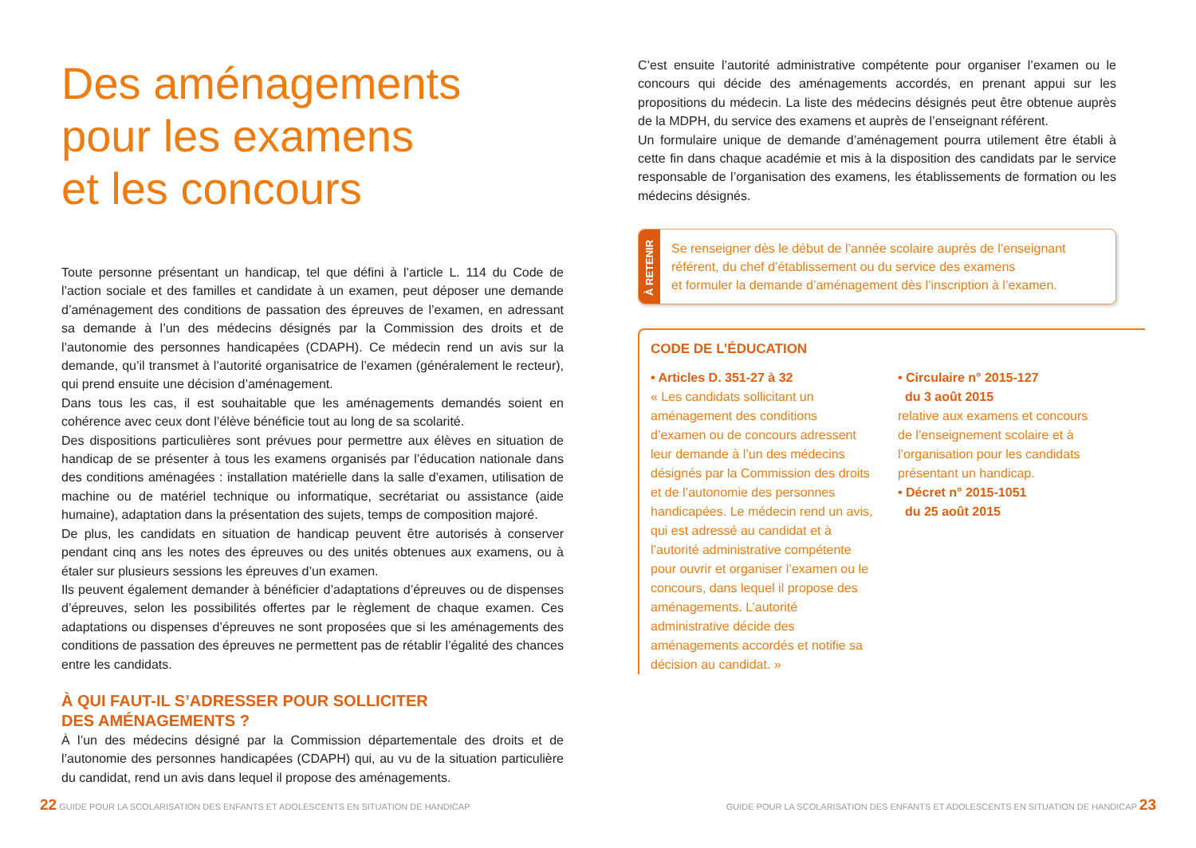Des aménagements
pour les examens
et les concours
Toute personne présentant un handicap, tel que défini à l’article L. 114 du Code de l’action sociale et des familles et candidate à un examen, peut déposer une demande d’aménagement des conditions de passation des épreuves de l’examen, en adressant sa demande à l’un des médecins désignés par la Commission des droits et de l’autonomie des personnes handicapées (CDAPH). Ce médecin rend un avis sur la demande, qu’il transmet à l’autorité organisatrice de l’examen (généralement le recteur), qui prend ensuite une décision d’aménagement.
Dans tous les cas, il est souhaitable que les aménagements demandés soient en cohérence avec ceux dont l’élève bénéficie tout au long de sa scolarité.
Des dispositions particulières sont prévues pour permettre aux élèves en situation de handicap de se présenter à tous les examens organisés par l’éducation nationale dans des conditions aménagées : installation matérielle dans la salle d’examen, utilisation de machine ou de matériel technique ou informatique, secrétariat ou assistance (aide humaine), adaptation dans la présentation des sujets, temps de composition majoré.
De plus, les candidats en situation de handicap peuvent être autorisés à conserver pendant cinq ans les notes des épreuves ou des unités obtenues aux examens, ou à étaler sur plusieurs sessions les épreuves d’un examen.
Ils peuvent également demander à bénéficier d’adaptations d’épreuves ou de dispenses d’épreuves, selon les possibilités offertes par le règlement de chaque examen. Ces adaptations ou dispenses d’épreuves ne sont proposées que si les aménagements des conditions de passation des épreuves ne permettent pas de rétablir l’égalité des chances entre les candidats.
À QUI FAUT-IL S’ADRESSER POUR SOLLICITER
DES AMÉNAGEMENTS ?
À l’un des médecins désigné par la Commission départementale des droits et de l’autonomie des personnes handicapées (CDAPH) qui, au vu de la situation particulière du candidat, rend un avis dans lequel il propose des aménagements.
C’est ensuite l’autorité administrative compétente pour organiser l’examen ou le concours qui décide des aménagements accordés, en prenant appui sur les propositions du médecin. La liste des médecins désignés peut être obtenue auprès de la MDPH, du service des examens et auprès de l’enseignant référent.
Un formulaire unique de demande d’aménagement pourra utilement être établi à cette fin dans chaque académie et mis à la disposition des candidats par le service responsable de l’organisation des examens, les établissements de formation ou les médecins désignés.
À RETENIR
Se renseigner dès le début de l’année scolaire auprès de l’enseignant référent, du chef d’établissement ou du service des examens
et formuler la demande d’aménagement dès l’inscription à l’examen.
CODE DE L’ÉDUCATION
• Articles D. 351-27 à 32
« Les candidats sollicitant un aménagement des conditions d’examen ou de concours adressent leur demande à l’un des médecins désignés par la Commission des droits et de l’autonomie des personnes handicapées. Le médecin rend un avis, qui est adressé au candidat et à l’autorité administrative compétente pour ouvrir et organiser l’examen ou le concours, dans lequel il propose des aménagements. L’autorité administrative décide des aménagements accordés et notifie sa décision au candidat. »
• Circulaire n° 2015-127
du 3 août 2015
relative aux examens et concours de l’enseignement scolaire et à l’organisation pour les candidats présentant un handicap.
• Décret n° 2015-1051
du 25 août 2015
22 GUIDE POUR LA SCOLARISATION DES ENFANTS ET ADOLESCENTS EN SITUATION DE HANDICAP GUIDE POUR LA SCOLARISATION DES ENFANTS ET ADOLESCENTS EN SITUATION DE HANDICAP 23